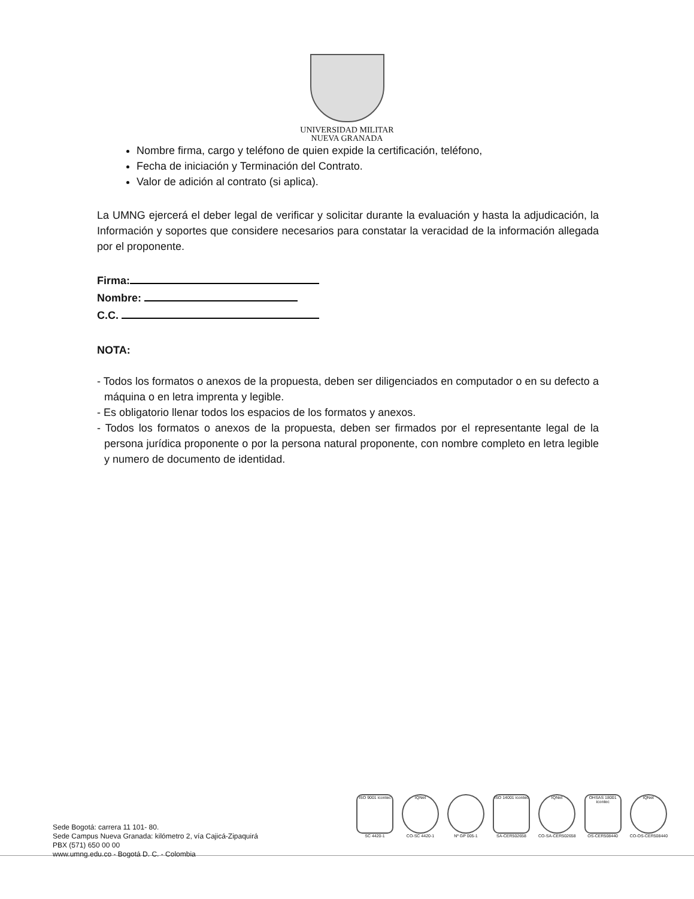UNIVERSIDAD MILITAR
NUEVA GRANADA
Nombre firma, cargo y teléfono de quien expide la certificación, teléfono,
Fecha de iniciación y Terminación del Contrato.
Valor de adición al contrato (si aplica).
La UMNG ejercerá el deber legal de verificar y solicitar durante la evaluación y hasta la adjudicación, la Información y soportes que considere necesarios para constatar la veracidad de la información allegada por el proponente.
Firma:
Nombre:
C.C.
NOTA:
- Todos los formatos o anexos de la propuesta, deben ser diligenciados en computador o en su defecto a máquina o en letra imprenta y legible.
- Es obligatorio llenar todos los espacios de los formatos y anexos.
- Todos los formatos o anexos de la propuesta, deben ser firmados por el representante legal de la persona jurídica proponente o por la persona natural proponente, con nombre completo en letra legible y numero de documento de identidad.
Sede Bogotá: carrera 11 101- 80.
Sede Campus Nueva Granada: kilómetro 2, vía Cajicá-Zipaquirá
PBX (571) 650 00 00
www.umng.edu.co - Bogotá D. C. - Colombia
ISO 9001 icontec
SC 4420-1
IQNet
CO-SC 4420-1
Nº GP 005-1
ISO 14001 icontec
SA-CER502658
IQNet
CO-SA-CER502658
OHSAS 18001 icontec
OS-CER508440
IQNet
CO-OS-CER508440